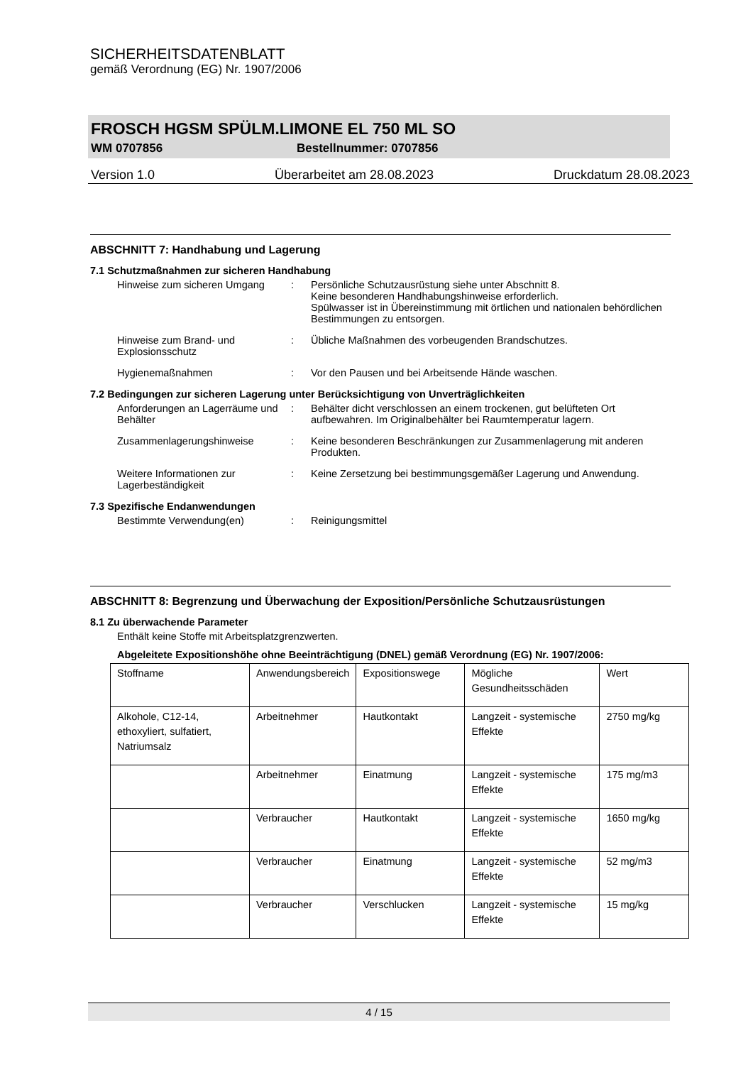SICHERHEITSDATENBLATT
gemäß Verordnung (EG) Nr. 1907/2006
FROSCH HGSM SPÜLM.LIMONE EL 750 ML SO
WM 0707856 Bestellnummer: 0707856
Version 1.0 Überarbeitet am 28.08.2023 Druckdatum 28.08.2023
ABSCHNITT 7: Handhabung und Lagerung
7.1 Schutzmaßnahmen zur sicheren Handhabung
Hinweise zum sicheren Umgang : Persönliche Schutzausrüstung siehe unter Abschnitt 8.
Keine besonderen Handhabungshinweise erforderlich.
Spülwasser ist in Übereinstimmung mit örtlichen und nationalen behördlichen Bestimmungen zu entsorgen.
Hinweise zum Brand- und Explosionsschutz
: Übliche Maßnahmen des vorbeugenden Brandschutzes.
Hygienemaßnahmen : Vor den Pausen und bei Arbeitsende Hände waschen.
7.2 Bedingungen zur sicheren Lagerung unter Berücksichtigung von Unverträglichkeiten
Anforderungen an Lagerräume und Behälter
: Behälter dicht verschlossen an einem trockenen, gut belüfteten Ort aufbewahren. Im Originalbehälter bei Raumtemperatur lagern.
Zusammenlagerungshinweise : Keine besonderen Beschränkungen zur Zusammenlagerung mit anderen Produkten.
Weitere Informationen zur Lagerbeständigkeit
: Keine Zersetzung bei bestimmungsgemäßer Lagerung und Anwendung.
7.3 Spezifische Endanwendungen
Bestimmte Verwendung(en) : Reinigungsmittel
ABSCHNITT 8: Begrenzung und Überwachung der Exposition/Persönliche Schutzausrüstungen
8.1 Zu überwachende Parameter
Enthält keine Stoffe mit Arbeitsplatzgrenzwerten.
Abgeleitete Expositionshöhe ohne Beeinträchtigung (DNEL) gemäß Verordnung (EG) Nr. 1907/2006:
| Stoffname | Anwendungsbereich | Expositionswege | Mögliche Gesundheitsschäden | Wert |
| Alkohole, C12-14, ethoxyliert, sulfatiert, Natriumsalz | Arbeitnehmer | Hautkontakt | Langzeit - systemische Effekte | 2750 mg/kg |
| | Arbeitnehmer | Einatmung | Langzeit - systemische Effekte | 175 mg/m3 |
| | Verbraucher | Hautkontakt | Langzeit - systemische Effekte | 1650 mg/kg |
| | Verbraucher | Einatmung | Langzeit - systemische Effekte | 52 mg/m3 |
| | Verbraucher | Verschlucken | Langzeit - systemische Effekte | 15 mg/kg |
4 / 15